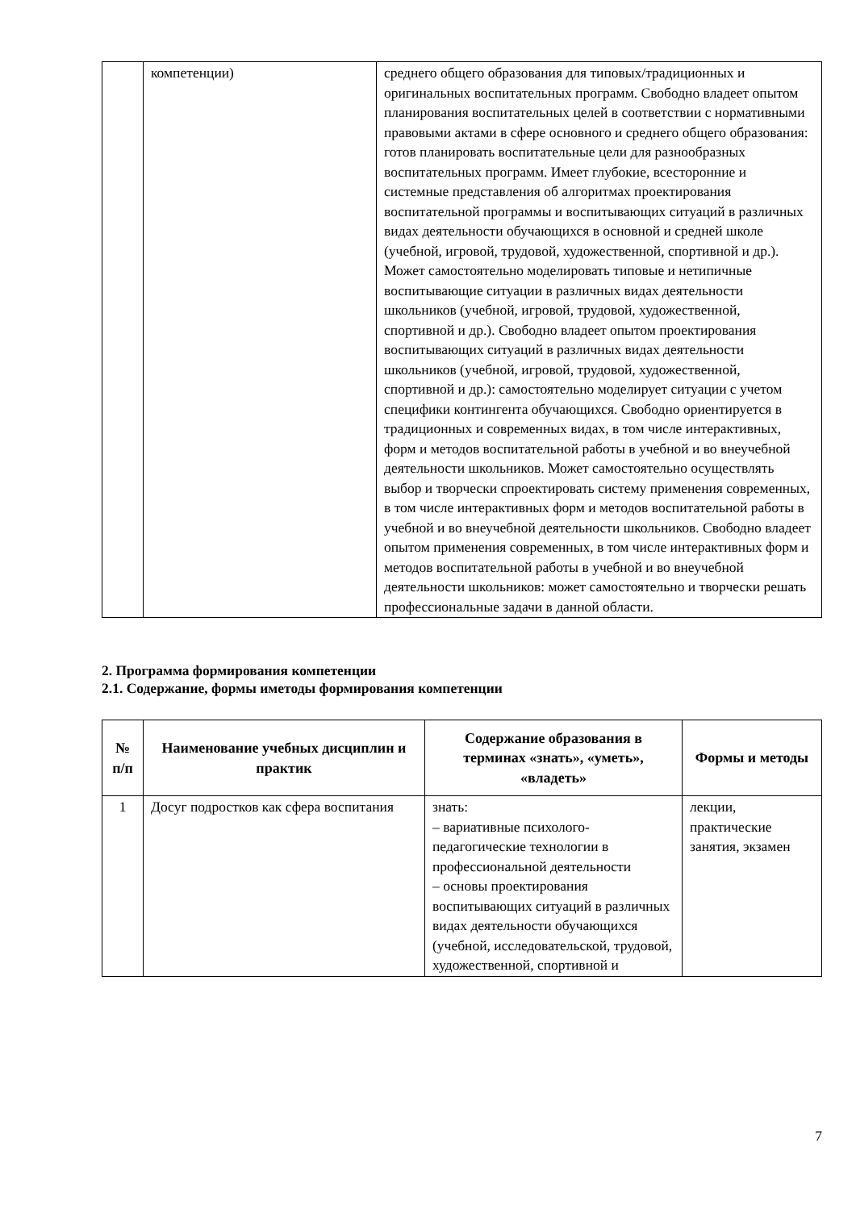| | компетенции) | среднего общего образования для типовых/традиционных и оригинальных воспитательных программ. Свободно владеет опытом планирования воспитательных целей в соответствии с нормативными правовыми актами в сфере основного и среднего общего образования: готов планировать воспитательные цели для разнообразных воспитательных программ. Имеет глубокие, всесторонние и системные представления об алгоритмах проектирования воспитательной программы и воспитывающих ситуаций в различных видах деятельности обучающихся в основной и средней школе (учебной, игровой, трудовой, художественной, спортивной и др.). Может самостоятельно моделировать типовые и нетипичные воспитывающие ситуации в различных видах деятельности школьников (учебной, игровой, трудовой, художественной, спортивной и др.). Свободно владеет опытом проектирования воспитывающих ситуаций в различных видах деятельности школьников (учебной, игровой, трудовой, художественной, спортивной и др.): самостоятельно моделирует ситуации с учетом специфики контингента обучающихся. Свободно ориентируется в традиционных и современных видах, в том числе интерактивных, форм и методов воспитательной работы в учебной и во внеучебной деятельности школьников. Может самостоятельно осуществлять выбор и творчески спроектировать систему применения современных, в том числе интерактивных форм и методов воспитательной работы в учебной и во внеучебной деятельности школьников. Свободно владеет опытом применения современных, в том числе интерактивных форм и методов воспитательной работы в учебной и во внеучебной деятельности школьников: может самостоятельно и творчески решать профессиональные задачи в данной области. |
2. Программа формирования компетенции
2.1. Содержание, формы иметоды формирования компетенции
| № п/п | Наименование учебных дисциплин и практик | Содержание образования в терминах «знать», «уметь», «владеть» | Формы и методы |
| --- | --- | --- | --- |
| 1 | Досуг подростков как сфера воспитания | знать: – вариативные психолого-педагогические технологии в профессиональной деятельности – основы проектирования воспитывающих ситуаций в различных видах деятельности обучающихся (учебной, исследовательской, трудовой, художественной, спортивной и | лекции, практические занятия, экзамен |
7